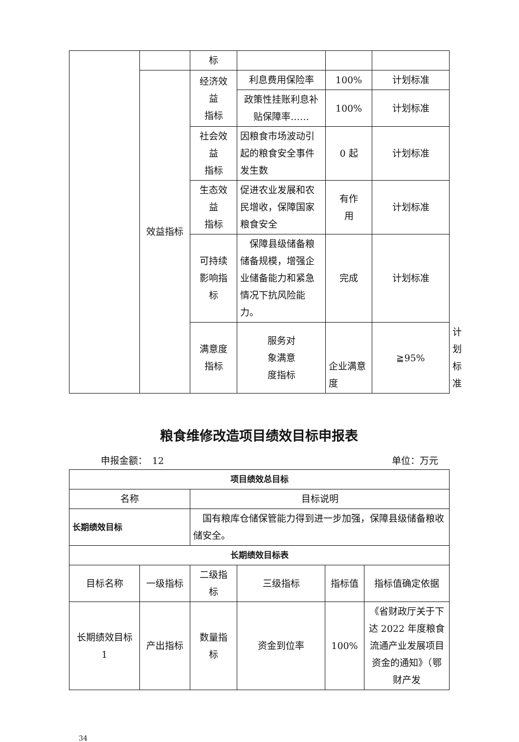| | | 标 | | | | |
| | 效益指标 | 经济效 益 指标 | 利息费用保险率 | 100% | 计划标准 | |
| | | | 政策性挂账利息补贴保障率…… | 100% | 计划标准 | |
| | | 社会效 益 指标 | 因粮食市场波动引起的粮食安全事件发生数 | 0 起 | 计划标准 | |
| | | 生态效 益 指标 | 促进农业发展和农民增收，保障国家粮食安全 | 有作 用 | 计划标准 | |
| | | 可持续 影响指 标 | 保障县级储备粮储备规模，增强企业储备能力和紧急情况下抗风险能力。 | 完成 | 计划标准 | |
| | | 满意度 指标 | 服务对 象满意 度指标 | 企业满意度 | ≧95% | 计划标准 |
粮食维修改造项目绩效目标申报表
申报金额：　12 单位：万元
| 项目绩效总目标 | | | | | |
| --- | --- | --- | --- | --- | --- |
| 名称 | | 目标说明 | | | |
| 长期绩效目标 | | 国有粮库仓储保管能力得到进一步加强，保障县级储备粮收储安全。 | | | |
| 长期绩效目标表 | | | | | |
| 目标名称 | 一级指标 | 二级指 标 | 三级指标 | 指标值 | 指标值确定依据 |
| 长期绩效目标 1 | 产出指标 | 数量指 标 | 资金到位率 | 100% | 《省财政厅关于下达 2022 年度粮食流通产业发展项目资金的通知》（鄂财产发 |
34